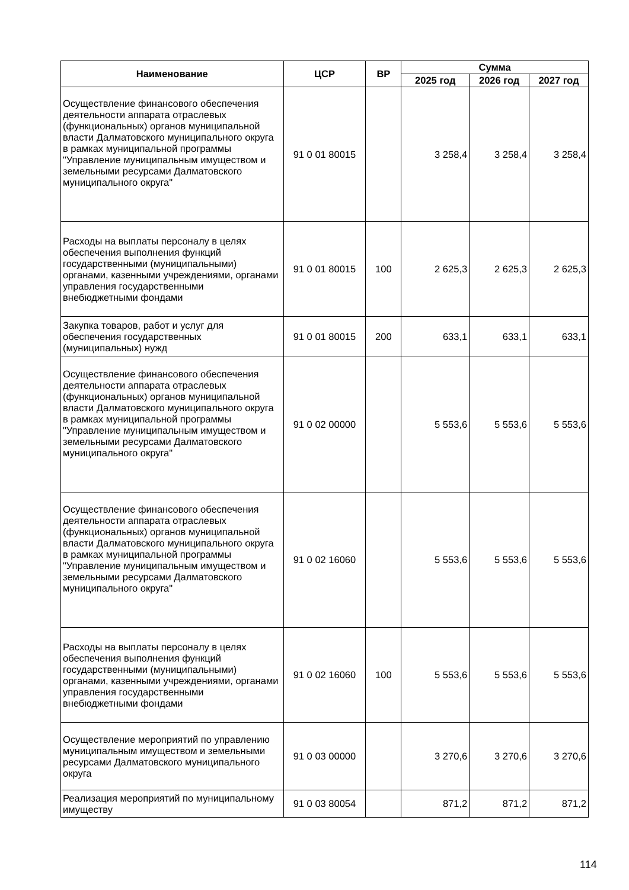| Наименование | ЦСР | ВР | Сумма | | |
| --- | --- | --- | --- | --- | --- |
| | | | 2025 год | 2026 год | 2027 год |
| Осуществление финансового обеспечения деятельности аппарата отраслевых (функциональных) органов муниципальной власти Далматовского муниципального округа в рамках муниципальной программы "Управление муниципальным имуществом и земельными ресурсами Далматовского муниципального округа" | 91 0 01 80015 | | 3 258,4 | 3 258,4 | 3 258,4 |
| Расходы на выплаты персоналу в целях обеспечения выполнения функций государственными (муниципальными) органами, казенными учреждениями, органами управления государственными внебюджетными фондами | 91 0 01 80015 | 100 | 2 625,3 | 2 625,3 | 2 625,3 |
| Закупка товаров, работ и услуг для обеспечения государственных (муниципальных) нужд | 91 0 01 80015 | 200 | 633,1 | 633,1 | 633,1 |
| Осуществление финансового обеспечения деятельности аппарата отраслевых (функциональных) органов муниципальной власти Далматовского муниципального округа в рамках муниципальной программы "Управление муниципальным имуществом и земельными ресурсами Далматовского муниципального округа" | 91 0 02 00000 | | 5 553,6 | 5 553,6 | 5 553,6 |
| Осуществление финансового обеспечения деятельности аппарата отраслевых (функциональных) органов муниципальной власти Далматовского муниципального округа в рамках муниципальной программы "Управление муниципальным имуществом и земельными ресурсами Далматовского муниципального округа" | 91 0 02 16060 | | 5 553,6 | 5 553,6 | 5 553,6 |
| Расходы на выплаты персоналу в целях обеспечения выполнения функций государственными (муниципальными) органами, казенными учреждениями, органами управления государственными внебюджетными фондами | 91 0 02 16060 | 100 | 5 553,6 | 5 553,6 | 5 553,6 |
| Осуществление мероприятий по управлению муниципальным имуществом и земельными ресурсами Далматовского муниципального округа | 91 0 03 00000 | | 3 270,6 | 3 270,6 | 3 270,6 |
| Реализация мероприятий по муниципальному имуществу | 91 0 03 80054 | | 871,2 | 871,2 | 871,2 |
114